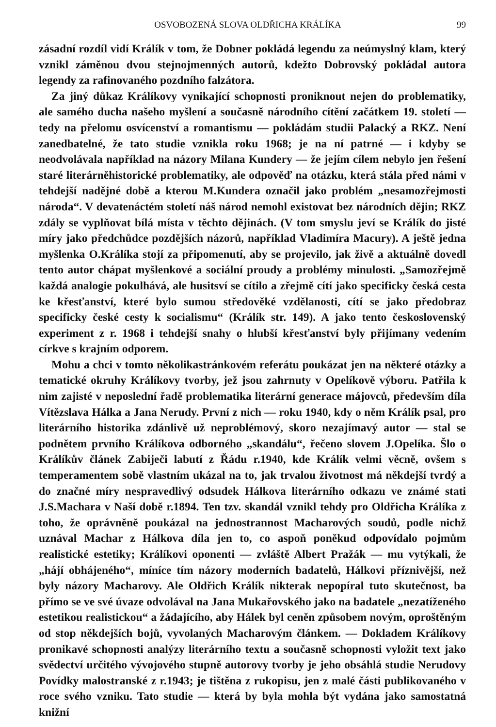OSVOBOZENÁ SLOVA OLDŘICHA KRÁLÍKA 99
zásadní rozdíl vidí Králík v tom, že Dobner pokládá legendu za neúmyslný klam, který vznikl záměnou dvou stejnojmenných autorů, kdežto Dobrovský pokládal autora legendy za rafinovaného pozdního falzátora.
Za jiný důkaz Králíkovy vynikající schopnosti proniknout nejen do problematiky, ale samého ducha našeho myšlení a současně národního cítění začátkem 19. století — tedy na přelomu osvícenství a romantismu — pokládám studii Palacký a RKZ. Není zanedbatelné, že tato studie vznikla roku 1968; je na ní patrné — i kdyby se neodvolávala například na názory Milana Kundery — že jejím cílem nebylo jen řešení staré literárněhistorické problematiky, ale odpověď na otázku, která stála před námi v tehdejší nadějné době a kterou M.Kundera označil jako problém „nesamozřejmosti národa“. V devatenáctém století náš národ nemohl existovat bez národních dějin; RKZ zdály se vyplňovat bílá místa v těchto dějinách. (V tom smyslu jeví se Králík do jisté míry jako předchůdce pozdějších názorů, například Vladimíra Macury). A ještě jedna myšlenka O.Králíka stojí za připomenutí, aby se projevilo, jak živě a aktuálně dovedl tento autor chápat myšlenkové a sociální proudy a problémy minulosti. „Samozřejmě každá analogie pokulhává, ale husitsví se cítilo a zřejmě cítí jako specificky česká cesta ke křesťanství, které bylo sumou středověké vzdělanosti, cítí se jako předobraz specificky české cesty k socialismu“ (Králík str. 149). A jako tento československý experiment z r. 1968 i tehdejší snahy o hlubší křesťanství byly přijímany vedením církve s krajním odporem.
Mohu a chci v tomto několikastránkovém referátu poukázat jen na některé otázky a tematické okruhy Králíkovy tvorby, jež jsou zahrnuty v Opelíkově výboru. Patřila k nim zajisté v neposlední řadě problematika literární generace májovců, především díla Vítězslava Hálka a Jana Nerudy. První z nich — roku 1940, kdy o něm Králík psal, pro literárního historika zdánlivě už neproblémový, skoro nezajímavý autor — stal se podnětem prvního Králíkova odborného „skandálu“, řečeno slovem J.Opelíka. Šlo o Králíkův článek Zabiječi labutí z Řádu r.1940, kde Králík velmi věcně, ovšem s temperamentem sobě vlastním ukázal na to, jak trvalou životnost má někdejší tvrdý a do značné míry nespravedlivý odsudek Hálkova literárního odkazu ve známé stati J.S.Machara v Naší době r.1894. Ten tzv. skandál vznikl tehdy pro Oldřicha Králíka z toho, že oprávněně poukázal na jednostrannost Macharových soudů, podle nichž uznával Machar z Hálkova díla jen to, co aspoň poněkud odpovídalo pojmům realistické estetiky; Králíkovi oponenti — zvláště Albert Pražák — mu vytýkali, že „hájí obhájeného“, míníce tím názory moderních badatelů, Hálkovi příznivější, než byly názory Macharovy. Ale Oldřich Králík nikterak nepopíral tuto skutečnost, ba přímo se ve své úvaze odvolával na Jana Mukařovského jako na badatele „nezatíženého estetikou realistickou“ a žádajícího, aby Hálek byl ceněn způsobem novým, oproštěným od stop někdejších bojů, vyvolaných Macharovým článkem. — Dokladem Králíkovy pronikavé schopnosti analýzy literárního textu a současně schopnosti vyložit text jako svědectví určitého vývojového stupně autorovy tvorby je jeho obsáhlá studie Nerudovy Povídky malostranské z r.1943; je tištěna z rukopisu, jen z malé části publikovaného v roce svého vzniku. Tato studie — která by byla mohla být vydána jako samostatná knižní